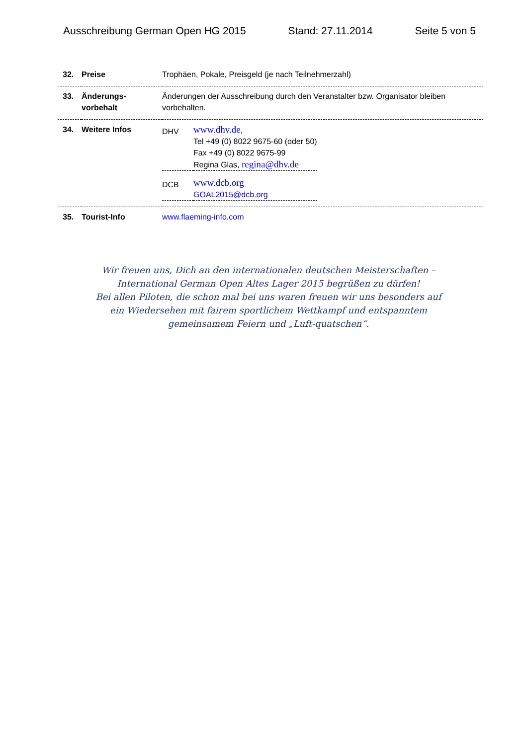Ausschreibung German Open HG 2015 Stand: 27.11.2014 Seite 5 von 5
| 32. | Preise | Trophäen, Pokale, Preisgeld (je nach Teilnehmerzahl) |
| 33. | Änderungs- vorbehalt | Änderungen der Ausschreibung durch den Veranstalter bzw. Organisator bleiben vorbehalten. |
| 34. | Weitere Infos | / DHV / www.dhv.de , Tel +49 (0) 8022 9675-60 (oder 50) Fax +49 (0) 8022 9675-99 Regina Glas, regina@dhv.de / / DCB / www.dcb.org GOAL2015@dcb.org / |
| 35. | Tourist-Info | www.flaeming-info.com |
Wir freuen uns, Dich an den internationalen deutschen Meisterschaften –
International German Open Altes Lager 2015 begrüßen zu dürfen!
Bei allen Piloten, die schon mal bei uns waren freuen wir uns besonders auf ein Wiedersehen mit fairem sportlichem Wettkampf und entspanntem gemeinsamem Feiern und „Luft-quatschen“.